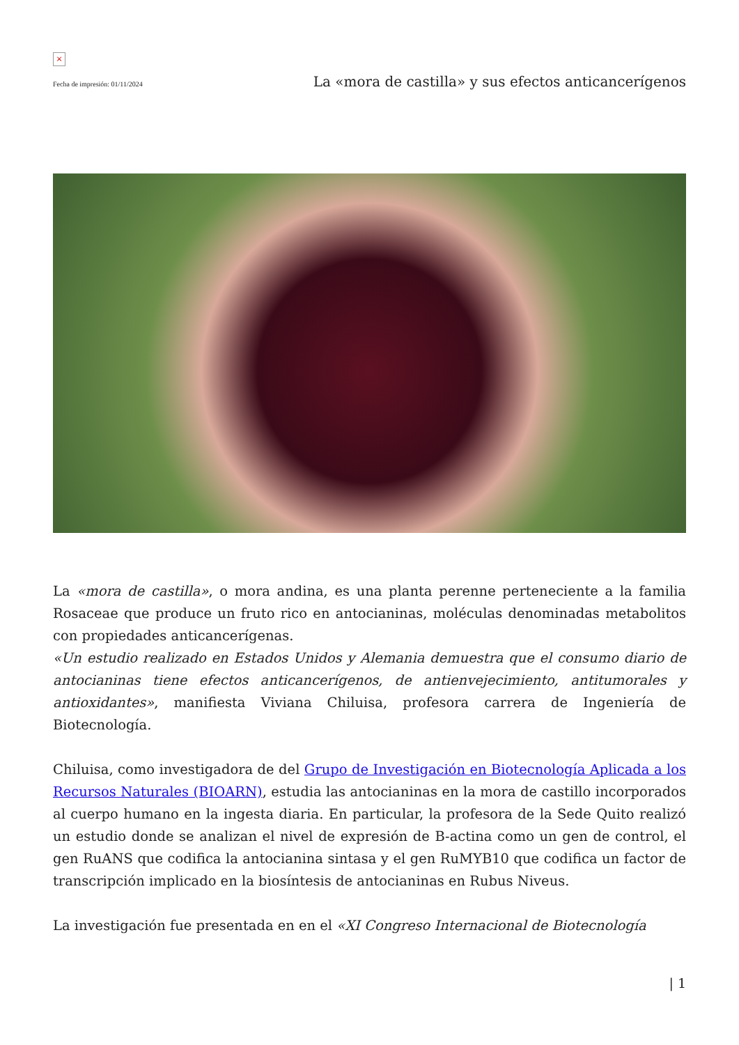×
Fecha de impresión: 01/11/2024 La «mora de castilla» y sus efectos anticancerígenos
La «mora de castilla», o mora andina, es una planta perenne perteneciente a la familia Rosaceae que produce un fruto rico en antocianinas, moléculas denominadas metabolitos con propiedades anticancerígenas.
«Un estudio realizado en Estados Unidos y Alemania demuestra que el consumo diario de antocianinas tiene efectos anticancerígenos, de antienvejecimiento, antitumorales y antioxidantes», manifiesta Viviana Chiluisa, profesora carrera de Ingeniería de Biotecnología.
Chiluisa, como investigadora de del Grupo de Investigación en Biotecnología Aplicada a los Recursos Naturales (BIOARN), estudia las antocianinas en la mora de castillo incorporados al cuerpo humano en la ingesta diaria. En particular, la profesora de la Sede Quito realizó un estudio donde se analizan el nivel de expresión de B-actina como un gen de control, el gen RuANS que codifica la antocianina sintasa y el gen RuMYB10 que codifica un factor de transcripción implicado en la biosíntesis de antocianinas en Rubus Niveus.
La investigación fue presentada en en el «XI Congreso Internacional de Biotecnología
| 1